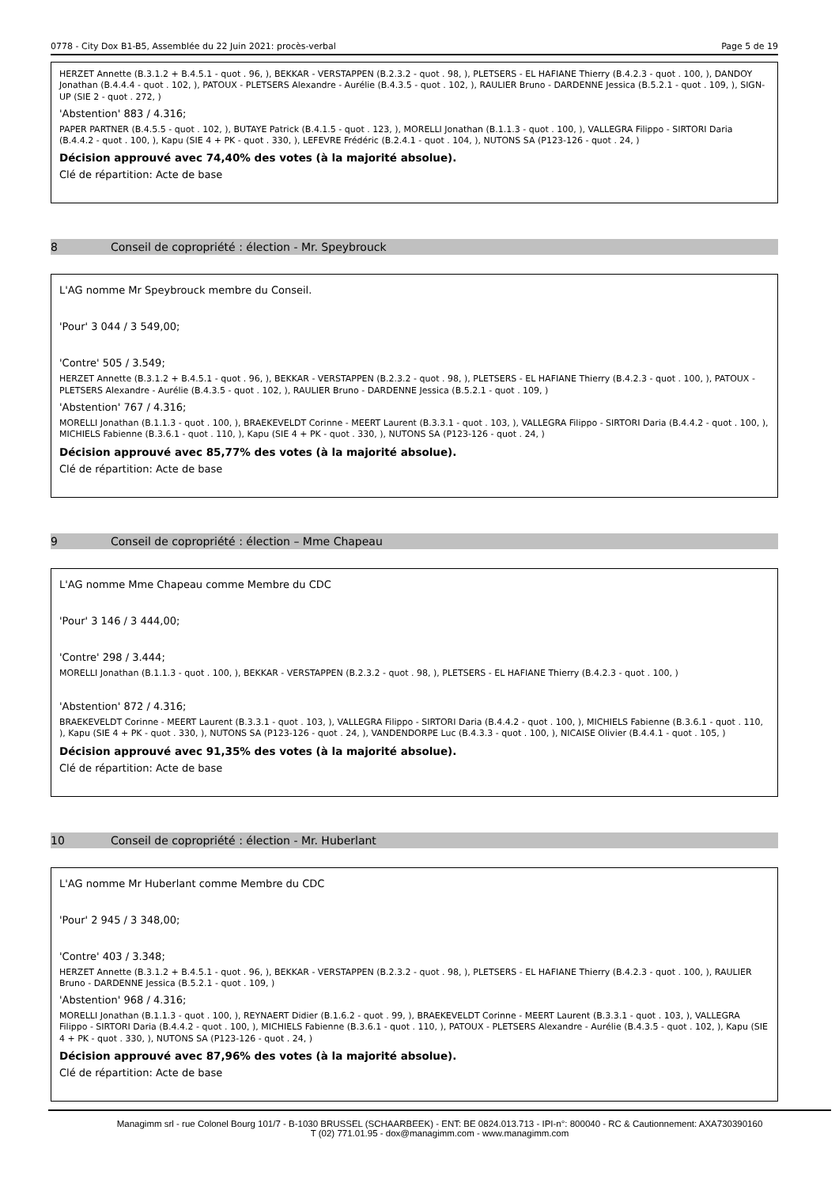0778 - City Dox B1-B5, Assemblée du 22 Juin 2021: procès-verbal Page 5 de 19
HERZET Annette (B.3.1.2 + B.4.5.1 - quot . 96, ), BEKKAR - VERSTAPPEN (B.2.3.2 - quot . 98, ), PLETSERS - EL HAFIANE Thierry (B.4.2.3 - quot . 100, ), DANDOY Jonathan (B.4.4.4 - quot . 102, ), PATOUX - PLETSERS Alexandre - Aurélie (B.4.3.5 - quot . 102, ), RAULIER Bruno - DARDENNE Jessica (B.5.2.1 - quot . 109, ), SIGN-UP (SIE 2 - quot . 272, )
'Abstention' 883 / 4.316;
PAPER PARTNER (B.4.5.5 - quot . 102, ), BUTAYE Patrick (B.4.1.5 - quot . 123, ), MORELLI Jonathan (B.1.1.3 - quot . 100, ), VALLEGRA Filippo - SIRTORI Daria (B.4.4.2 - quot . 100, ), Kapu (SIE 4 + PK - quot . 330, ), LEFEVRE Frédéric (B.2.4.1 - quot . 104, ), NUTONS SA (P123-126 - quot . 24, )
Décision approuvé avec 74,40% des votes (à la majorité absolue).
Clé de répartition: Acte de base
8 Conseil de copropriété : élection - Mr. Speybrouck
L'AG nomme Mr Speybrouck membre du Conseil.
'Pour' 3 044 / 3 549,00;
'Contre' 505 / 3.549;
HERZET Annette (B.3.1.2 + B.4.5.1 - quot . 96, ), BEKKAR - VERSTAPPEN (B.2.3.2 - quot . 98, ), PLETSERS - EL HAFIANE Thierry (B.4.2.3 - quot . 100, ), PATOUX - PLETSERS Alexandre - Aurélie (B.4.3.5 - quot . 102, ), RAULIER Bruno - DARDENNE Jessica (B.5.2.1 - quot . 109, )
'Abstention' 767 / 4.316;
MORELLI Jonathan (B.1.1.3 - quot . 100, ), BRAEKEVELDT Corinne - MEERT Laurent (B.3.3.1 - quot . 103, ), VALLEGRA Filippo - SIRTORI Daria (B.4.4.2 - quot . 100, ), MICHIELS Fabienne (B.3.6.1 - quot . 110, ), Kapu (SIE 4 + PK - quot . 330, ), NUTONS SA (P123-126 - quot . 24, )
Décision approuvé avec 85,77% des votes (à la majorité absolue).
Clé de répartition: Acte de base
9 Conseil de copropriété : élection – Mme Chapeau
L'AG nomme Mme Chapeau comme Membre du CDC
'Pour' 3 146 / 3 444,00;
'Contre' 298 / 3.444;
MORELLI Jonathan (B.1.1.3 - quot . 100, ), BEKKAR - VERSTAPPEN (B.2.3.2 - quot . 98, ), PLETSERS - EL HAFIANE Thierry (B.4.2.3 - quot . 100, )
'Abstention' 872 / 4.316;
BRAEKEVELDT Corinne - MEERT Laurent (B.3.3.1 - quot . 103, ), VALLEGRA Filippo - SIRTORI Daria (B.4.4.2 - quot . 100, ), MICHIELS Fabienne (B.3.6.1 - quot . 110, ), Kapu (SIE 4 + PK - quot . 330, ), NUTONS SA (P123-126 - quot . 24, ), VANDENDORPE Luc (B.4.3.3 - quot . 100, ), NICAISE Olivier (B.4.4.1 - quot . 105, )
Décision approuvé avec 91,35% des votes (à la majorité absolue).
Clé de répartition: Acte de base
10 Conseil de copropriété : élection - Mr. Huberlant
L'AG nomme Mr Huberlant comme Membre du CDC
'Pour' 2 945 / 3 348,00;
'Contre' 403 / 3.348;
HERZET Annette (B.3.1.2 + B.4.5.1 - quot . 96, ), BEKKAR - VERSTAPPEN (B.2.3.2 - quot . 98, ), PLETSERS - EL HAFIANE Thierry (B.4.2.3 - quot . 100, ), RAULIER Bruno - DARDENNE Jessica (B.5.2.1 - quot . 109, )
'Abstention' 968 / 4.316;
MORELLI Jonathan (B.1.1.3 - quot . 100, ), REYNAERT Didier (B.1.6.2 - quot . 99, ), BRAEKEVELDT Corinne - MEERT Laurent (B.3.3.1 - quot . 103, ), VALLEGRA Filippo - SIRTORI Daria (B.4.4.2 - quot . 100, ), MICHIELS Fabienne (B.3.6.1 - quot . 110, ), PATOUX - PLETSERS Alexandre - Aurélie (B.4.3.5 - quot . 102, ), Kapu (SIE 4 + PK - quot . 330, ), NUTONS SA (P123-126 - quot . 24, )
Décision approuvé avec 87,96% des votes (à la majorité absolue).
Clé de répartition: Acte de base
Managimm srl - rue Colonel Bourg 101/7 - B-1030 BRUSSEL (SCHAARBEEK) - ENT: BE 0824.013.713 - IPI-n°: 800040 - RC & Cautionnement: AXA730390160
T (02) 771.01.95 - dox@managimm.com - www.managimm.com